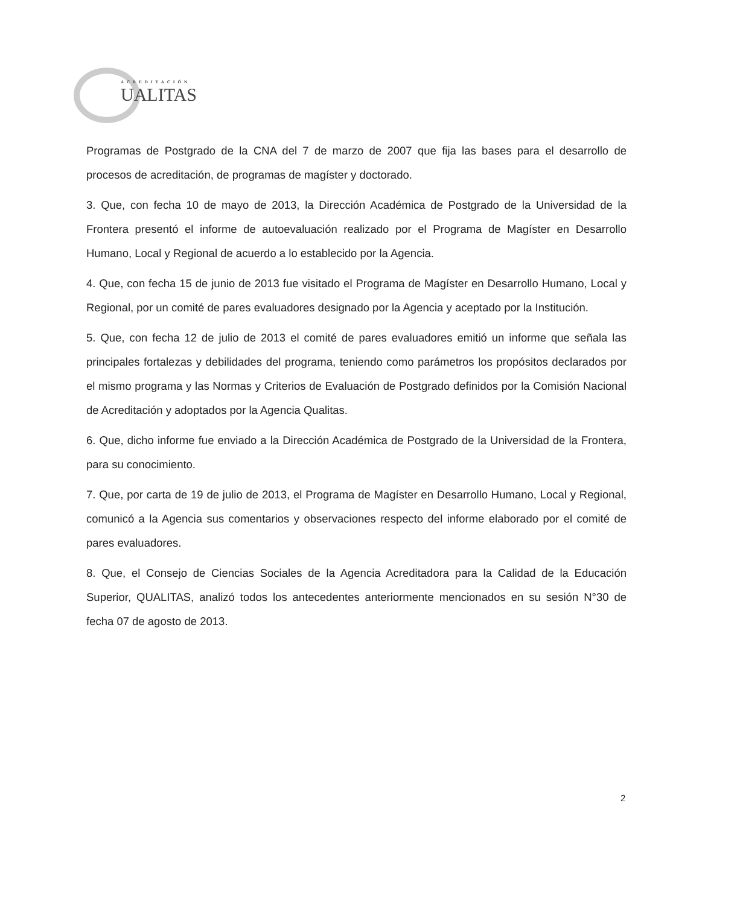ACREDITACIÓN
UALITAS
Programas de Postgrado de la CNA del 7 de marzo de 2007 que fija las bases para el desarrollo de procesos de acreditación, de programas de magíster y doctorado.
3. Que, con fecha 10 de mayo de 2013, la Dirección Académica de Postgrado de la Universidad de la Frontera presentó el informe de autoevaluación realizado por el Programa de Magíster en Desarrollo Humano, Local y Regional de acuerdo a lo establecido por la Agencia.
4. Que, con fecha 15 de junio de 2013 fue visitado el Programa de Magíster en Desarrollo Humano, Local y Regional, por un comité de pares evaluadores designado por la Agencia y aceptado por la Institución.
5. Que, con fecha 12 de julio de 2013 el comité de pares evaluadores emitió un informe que señala las principales fortalezas y debilidades del programa, teniendo como parámetros los propósitos declarados por el mismo programa y las Normas y Criterios de Evaluación de Postgrado definidos por la Comisión Nacional de Acreditación y adoptados por la Agencia Qualitas.
6. Que, dicho informe fue enviado a la Dirección Académica de Postgrado de la Universidad de la Frontera, para su conocimiento.
7. Que, por carta de 19 de julio de 2013, el Programa de Magíster en Desarrollo Humano, Local y Regional, comunicó a la Agencia sus comentarios y observaciones respecto del informe elaborado por el comité de pares evaluadores.
8. Que, el Consejo de Ciencias Sociales de la Agencia Acreditadora para la Calidad de la Educación Superior, QUALITAS, analizó todos los antecedentes anteriormente mencionados en su sesión N°30 de fecha 07 de agosto de 2013.
2